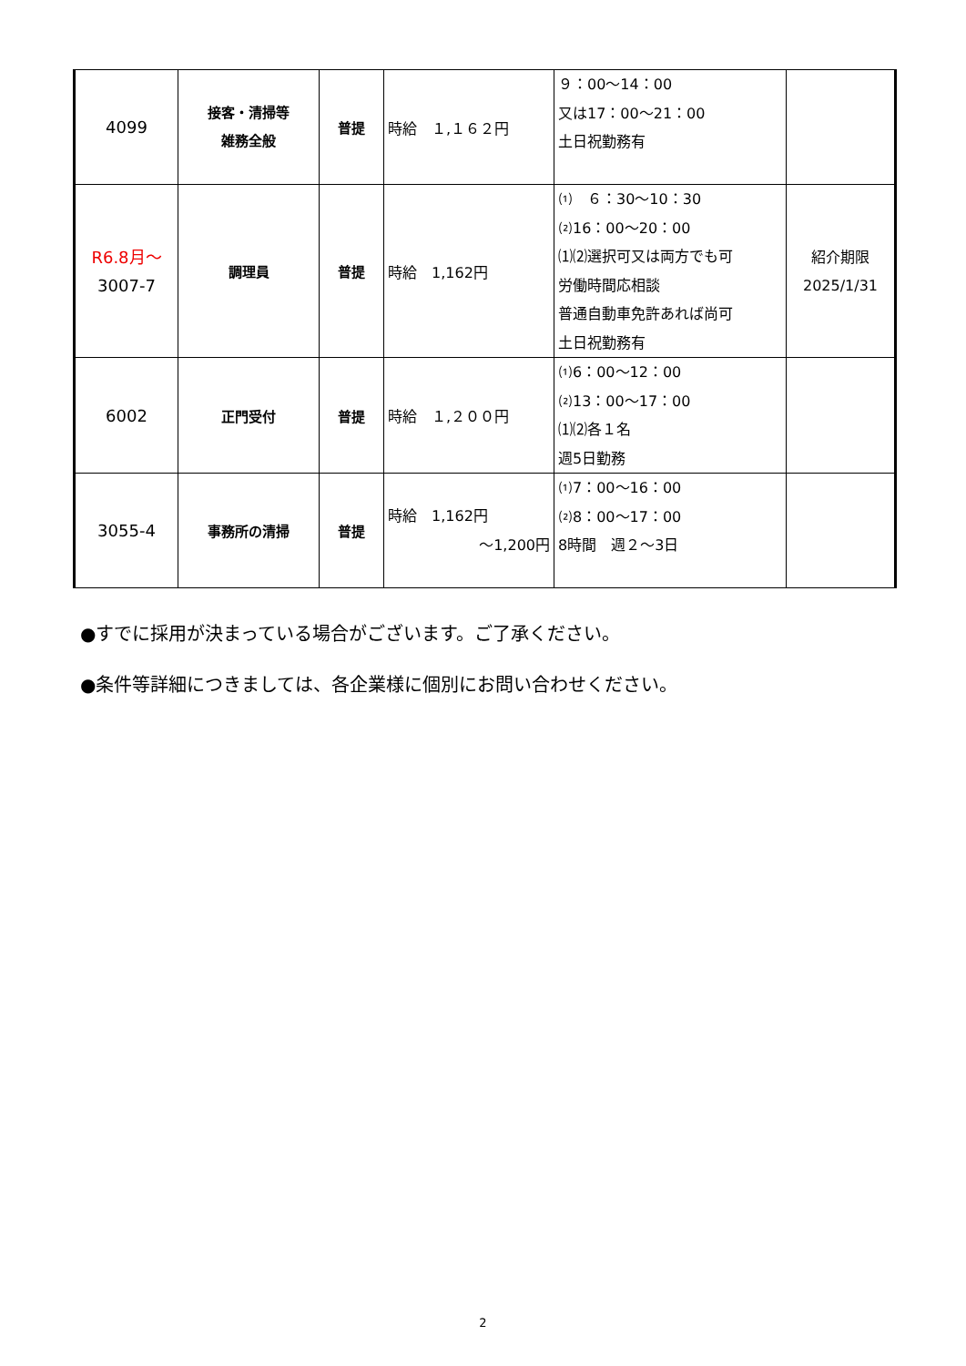| 4099 | 接客・清掃等 雑務全般 | 普提 | 時給 １,１６２円 | ９：00～14：00 又は17：00～21：00 土日祝勤務有 | |
| R6.8月～ 3007-7 | 調理員 | 普提 | 時給 1,162円 | ⑴ ６：30～10：30 ⑵16：00～20：00 ⑴⑵選択可又は両方でも可 労働時間応相談 普通自動車免許あれば尚可 土日祝勤務有 | 紹介期限 2025/1/31 |
| 6002 | 正門受付 | 普提 | 時給 １,２００円 | ⑴6：00～12：00 ⑵13：00～17：00 ⑴⑵各１名 週5日勤務 | |
| 3055-4 | 事務所の清掃 | 普提 | 時給 1,162円 ～1,200円 | ⑴7：00～16：00 ⑵8：00～17：00 8時間 週２～3日 | |
●すでに採用が決まっている場合がございます。ご了承ください。
●条件等詳細につきましては、各企業様に個別にお問い合わせください。
2